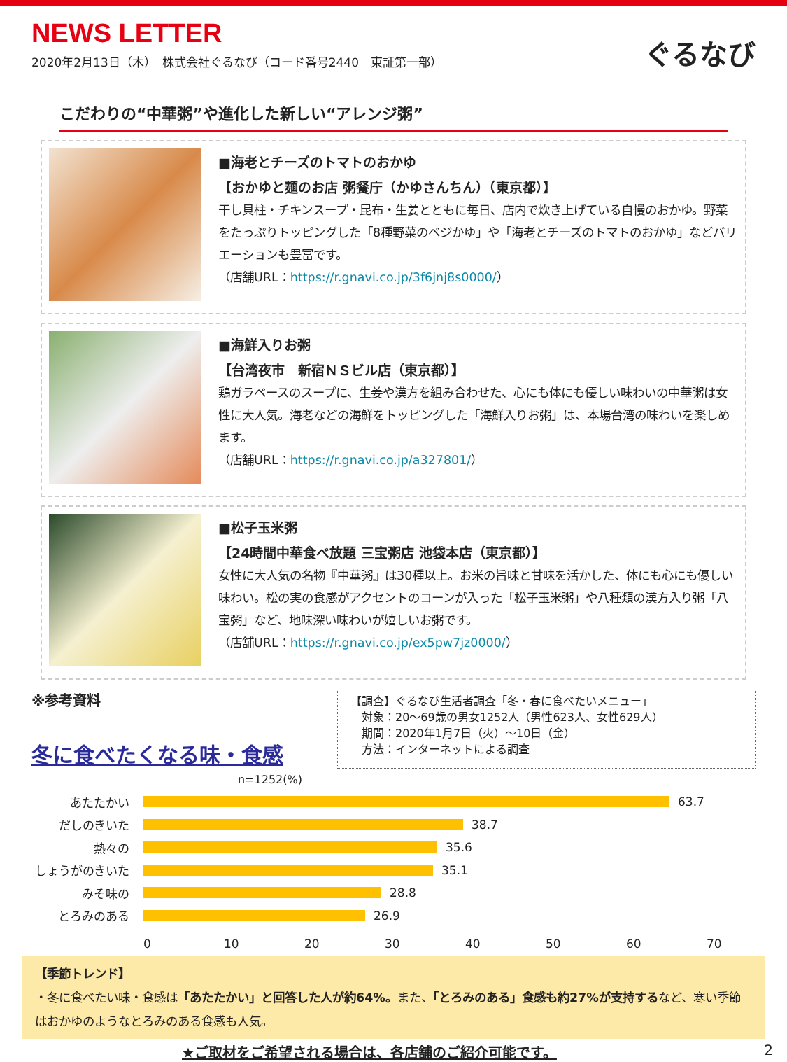NEWS LETTER
2020年2月13日（木）　株式会社ぐるなび（コード番号2440　東証第一部）
ぐるなび
こだわりの“中華粥”や進化した新しい“アレンジ粥”
■海老とチーズのトマトのおかゆ
【おかゆと麺のお店 粥餐庁（かゆさんちん）（東京都）】
干し貝柱・チキンスープ・昆布・生姜とともに毎日、店内で炊き上げている自慢のおかゆ。野菜をたっぷりトッピングした「8種野菜のベジかゆ」や「海老とチーズのトマトのおかゆ」などバリエーションも豊富です。
（店舗URL：https://r.gnavi.co.jp/3f6jnj8s0000/）
■海鮮入りお粥
【台湾夜市　新宿ＮＳビル店（東京都）】
鶏ガラベースのスープに、生姜や漢方を組み合わせた、心にも体にも優しい味わいの中華粥は女性に大人気。海老などの海鮮をトッピングした「海鮮入りお粥」は、本場台湾の味わいを楽しめます。
（店舗URL：https://r.gnavi.co.jp/a327801/）
■松子玉米粥
【24時間中華食べ放題 三宝粥店 池袋本店（東京都）】
女性に大人気の名物『中華粥』は30種以上。お米の旨味と甘味を活かした、体にも心にも優しい味わい。松の実の食感がアクセントのコーンが入った「松子玉米粥」や八種類の漢方入り粥「八宝粥」など、地味深い味わいが嬉しいお粥です。
（店舗URL：https://r.gnavi.co.jp/ex5pw7jz0000/）
※参考資料
冬に食べたくなる味・食感
【調査】ぐるなび生活者調査「冬・春に食べたいメニュー」
　対象：20～69歳の男女1252人（男性623人、女性629人）
　期間：2020年1月7日（火）～10日（金）
　方法：インターネットによる調査
n=1252(%)
あたたかい 63.7
だしのきいた 38.7
熱々の 35.6
しょうがのきいた 35.1
みそ味の 28.8
とろみのある 26.9
0 10 20 30 40 50 60 70
【季節トレンド】
・冬に食べたい味・食感は「あたたかい」と回答した人が約64%。また、「とろみのある」食感も約27%が支持するなど、寒い季節はおかゆのようなとろみのある食感も人気。
★ご取材をご希望される場合は、各店舗のご紹介可能です。 2